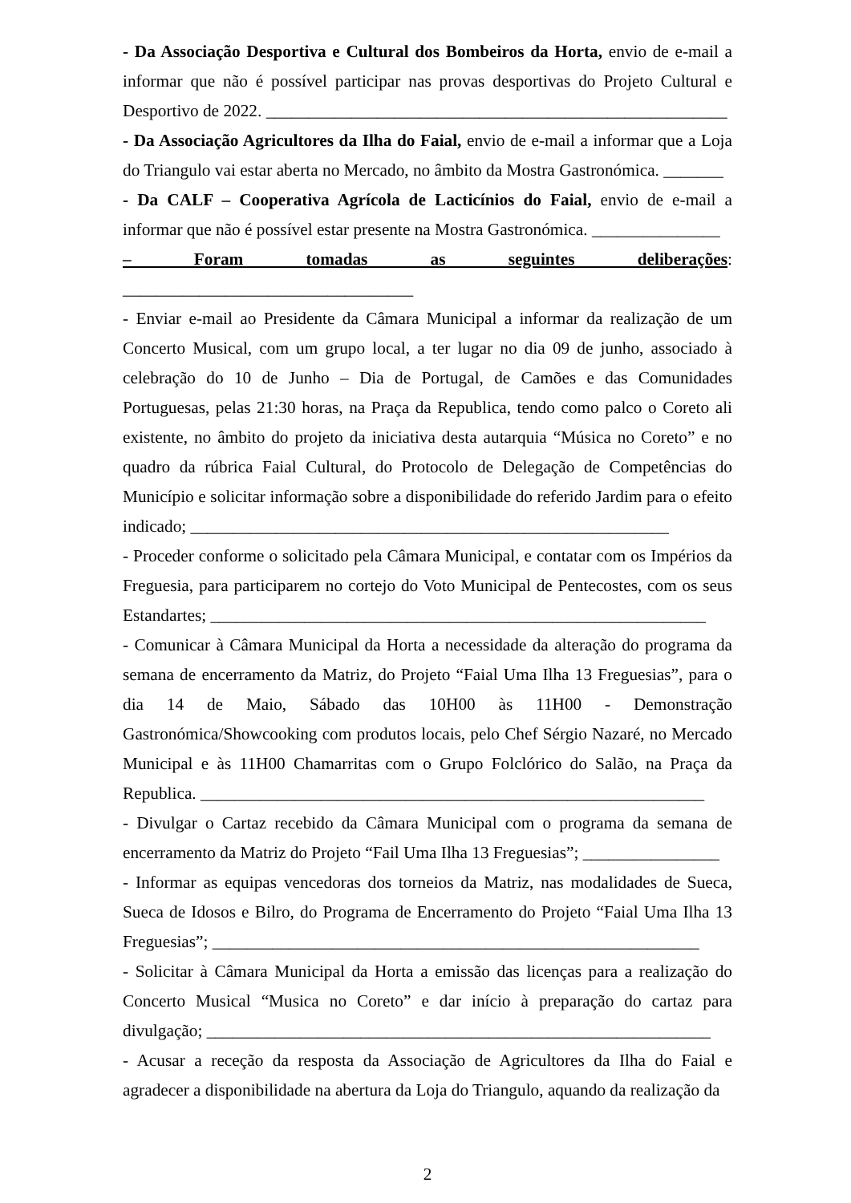- Da Associação Desportiva e Cultural dos Bombeiros da Horta, envio de e-mail a informar que não é possível participar nas provas desportivas do Projeto Cultural e Desportivo de 2022. ______________________________________________________
- Da Associação Agricultores da Ilha do Faial, envio de e-mail a informar que a Loja do Triangulo vai estar aberta no Mercado, no âmbito da Mostra Gastronómica. _______
- Da CALF – Cooperativa Agrícola de Lacticínios do Faial, envio de e-mail a informar que não é possível estar presente na Mostra Gastronómica. _______________
– Foram tomadas as seguintes deliberações: __________________________________
- Enviar e-mail ao Presidente da Câmara Municipal a informar da realização de um Concerto Musical, com um grupo local, a ter lugar no dia 09 de junho, associado à celebração do 10 de Junho – Dia de Portugal, de Camões e das Comunidades Portuguesas, pelas 21:30 horas, na Praça da Republica, tendo como palco o Coreto ali existente, no âmbito do projeto da iniciativa desta autarquia “Música no Coreto” e no quadro da rúbrica Faial Cultural, do Protocolo de Delegação de Competências do Município e solicitar informação sobre a disponibilidade do referido Jardim para o efeito indicado; ________________________________________________________
- Proceder conforme o solicitado pela Câmara Municipal, e contatar com os Impérios da Freguesia, para participarem no cortejo do Voto Municipal de Pentecostes, com os seus Estandartes; __________________________________________________________
- Comunicar à Câmara Municipal da Horta a necessidade da alteração do programa da semana de encerramento da Matriz, do Projeto “Faial Uma Ilha 13 Freguesias”, para o dia 14 de Maio, Sábado das 10H00 às 11H00 - Demonstração Gastronómica/Showcooking com produtos locais, pelo Chef Sérgio Nazaré, no Mercado Municipal e às 11H00 Chamarritas com o Grupo Folclórico do Salão, na Praça da Republica. ___________________________________________________________
- Divulgar o Cartaz recebido da Câmara Municipal com o programa da semana de encerramento da Matriz do Projeto “Fail Uma Ilha 13 Freguesias”; ________________
- Informar as equipas vencedoras dos torneios da Matriz, nas modalidades de Sueca, Sueca de Idosos e Bilro, do Programa de Encerramento do Projeto “Faial Uma Ilha 13 Freguesias”; _________________________________________________________
- Solicitar à Câmara Municipal da Horta a emissão das licenças para a realização do Concerto Musical “Musica no Coreto” e dar início à preparação do cartaz para divulgação; ___________________________________________________________
- Acusar a receção da resposta da Associação de Agricultores da Ilha do Faial e agradecer a disponibilidade na abertura da Loja do Triangulo, aquando da realização da
2